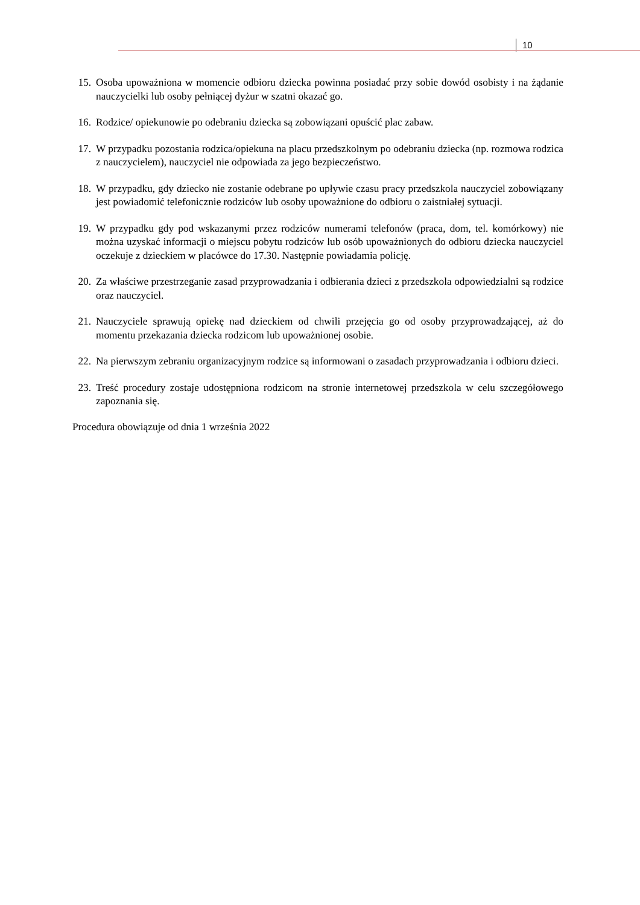10
15. Osoba upoważniona w momencie odbioru dziecka powinna posiadać przy sobie dowód osobisty i na żądanie nauczycielki lub osoby pełniącej dyżur w szatni okazać go.
16. Rodzice/ opiekunowie po odebraniu dziecka są zobowiązani opuścić plac zabaw.
17. W przypadku pozostania rodzica/opiekuna na placu przedszkolnym po odebraniu dziecka (np. rozmowa rodzica z nauczycielem), nauczyciel nie odpowiada za jego bezpieczeństwo.
18. W przypadku, gdy dziecko nie zostanie odebrane po upływie czasu pracy przedszkola nauczyciel zobowiązany jest powiadomić telefonicznie rodziców lub osoby upoważnione do odbioru o zaistniałej sytuacji.
19. W przypadku gdy pod wskazanymi przez rodziców numerami telefonów (praca, dom, tel. komórkowy) nie można uzyskać informacji o miejscu pobytu rodziców lub osób upoważnionych do odbioru dziecka nauczyciel oczekuje z dzieckiem w placówce do 17.30. Następnie powiadamia policję.
20. Za właściwe przestrzeganie zasad przyprowadzania i odbierania dzieci z przedszkola odpowiedzialni są rodzice oraz nauczyciel.
21. Nauczyciele sprawują opiekę nad dzieckiem od chwili przejęcia go od osoby przyprowadzającej, aż do momentu przekazania dziecka rodzicom lub upoważnionej osobie.
22. Na pierwszym zebraniu organizacyjnym rodzice są informowani o zasadach przyprowadzania i odbioru dzieci.
23. Treść procedury zostaje udostępniona rodzicom na stronie internetowej przedszkola w celu szczegółowego zapoznania się.
Procedura obowiązuje od dnia 1 września 2022